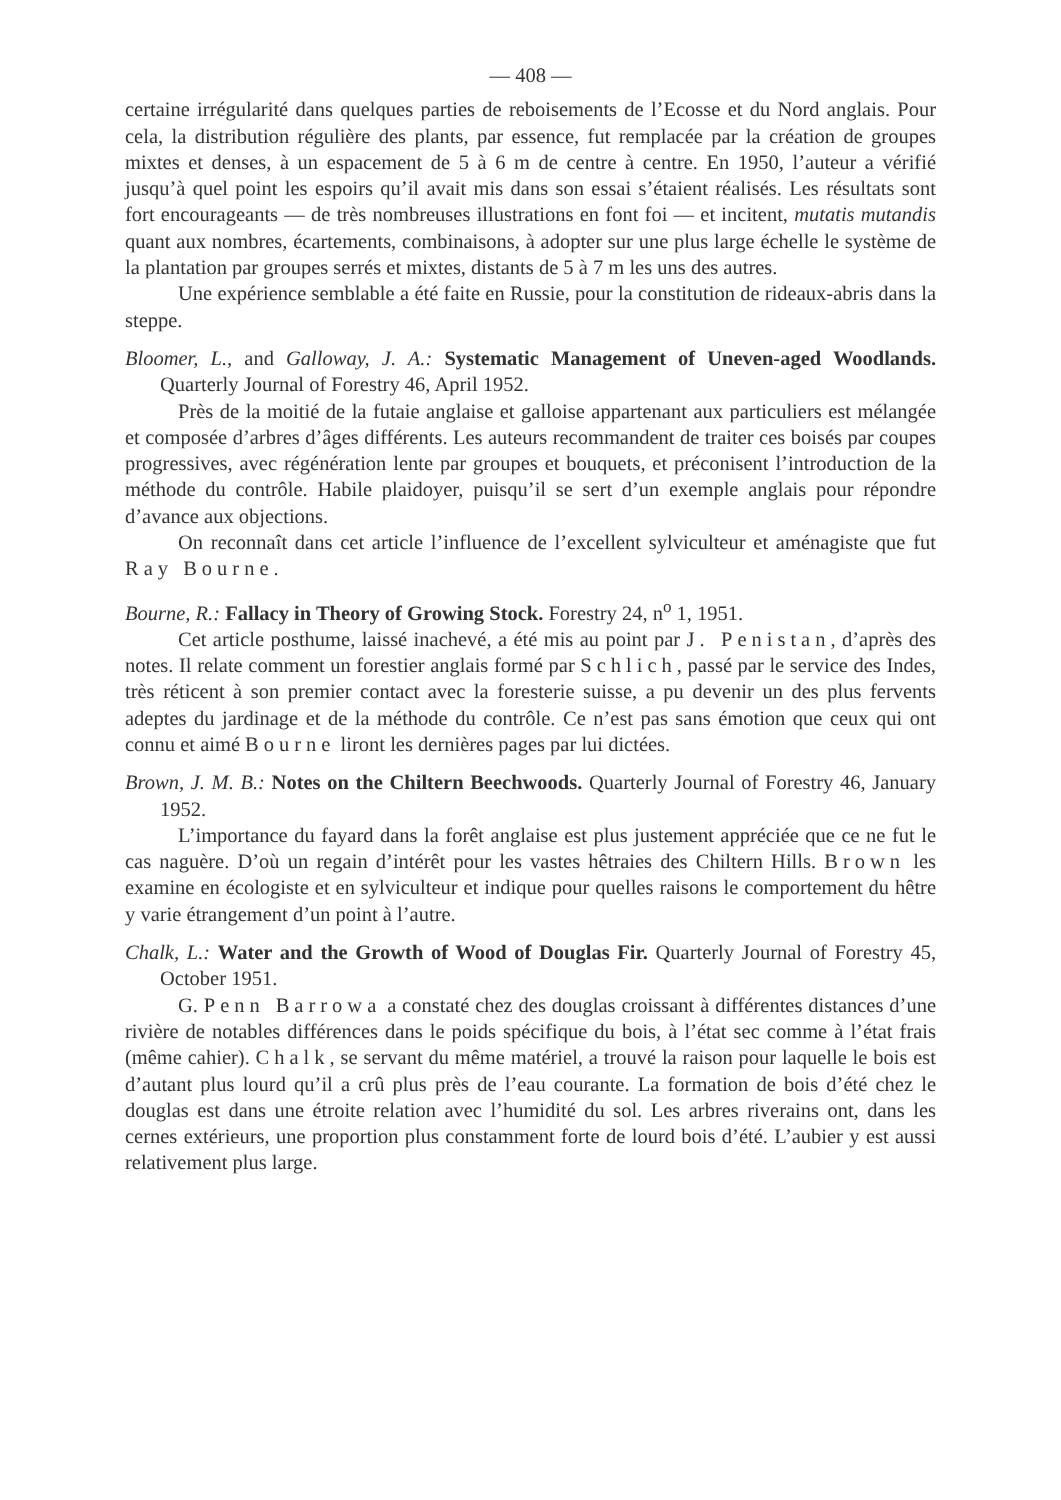— 408 —
certaine irrégularité dans quelques parties de reboisements de l’Ecosse et du Nord anglais. Pour cela, la distribution régulière des plants, par essence, fut remplacée par la création de groupes mixtes et denses, à un espacement de 5 à 6 m de centre à centre. En 1950, l’auteur a vérifié jusqu’à quel point les espoirs qu’il avait mis dans son essai s’étaient réalisés. Les résultats sont fort encourageants — de très nombreuses illustrations en font foi — et incitent, mutatis mutandis quant aux nombres, écartements, combinaisons, à adopter sur une plus large échelle le système de la plantation par groupes serrés et mixtes, distants de 5 à 7 m les uns des autres.
Une expérience semblable a été faite en Russie, pour la constitution de rideaux-abris dans la steppe.
Bloomer, L., and Galloway, J. A.: Systematic Management of Uneven-aged Woodlands. Quarterly Journal of Forestry 46, April 1952.
Près de la moitié de la futaie anglaise et galloise appartenant aux particuliers est mélangée et composée d’arbres d’âges différents. Les auteurs recommandent de traiter ces boisés par coupes progressives, avec régénération lente par groupes et bouquets, et préconisent l’introduction de la méthode du contrôle. Habile plaidoyer, puisqu’il se sert d’un exemple anglais pour répondre d’avance aux objections.
On reconnaît dans cet article l’influence de l’excellent sylviculteur et aménagiste que fut Ray Bourne.
Bourne, R.: Fallacy in Theory of Growing Stock. Forestry 24, n<sup>o</sup> 1, 1951.
Cet article posthume, laissé inachevé, a été mis au point par J. Penistan, d’après des notes. Il relate comment un forestier anglais formé par Schlich, passé par le service des Indes, très réticent à son premier contact avec la foresterie suisse, a pu devenir un des plus fervents adeptes du jardinage et de la méthode du contrôle. Ce n’est pas sans émotion que ceux qui ont connu et aimé Bourne liront les dernières pages par lui dictées.
Brown, J. M. B.: Notes on the Chiltern Beechwoods. Quarterly Journal of Forestry 46, January 1952.
L’importance du fayard dans la forêt anglaise est plus justement appréciée que ce ne fut le cas naguère. D’où un regain d’intérêt pour les vastes hêtraies des Chiltern Hills. Brown les examine en écologiste et en sylviculteur et indique pour quelles raisons le comportement du hêtre y varie étrangement d’un point à l’autre.
Chalk, L.: Water and the Growth of Wood of Douglas Fir. Quarterly Journal of Forestry 45, October 1951.
G. Penn Barrowa a constaté chez des douglas croissant à différentes distances d’une rivière de notables différences dans le poids spécifique du bois, à l’état sec comme à l’état frais (même cahier). Chalk, se servant du même matériel, a trouvé la raison pour laquelle le bois est d’autant plus lourd qu’il a crû plus près de l’eau courante. La formation de bois d’été chez le douglas est dans une étroite relation avec l’humidité du sol. Les arbres riverains ont, dans les cernes extérieurs, une proportion plus constamment forte de lourd bois d’été. L’aubier y est aussi relativement plus large.